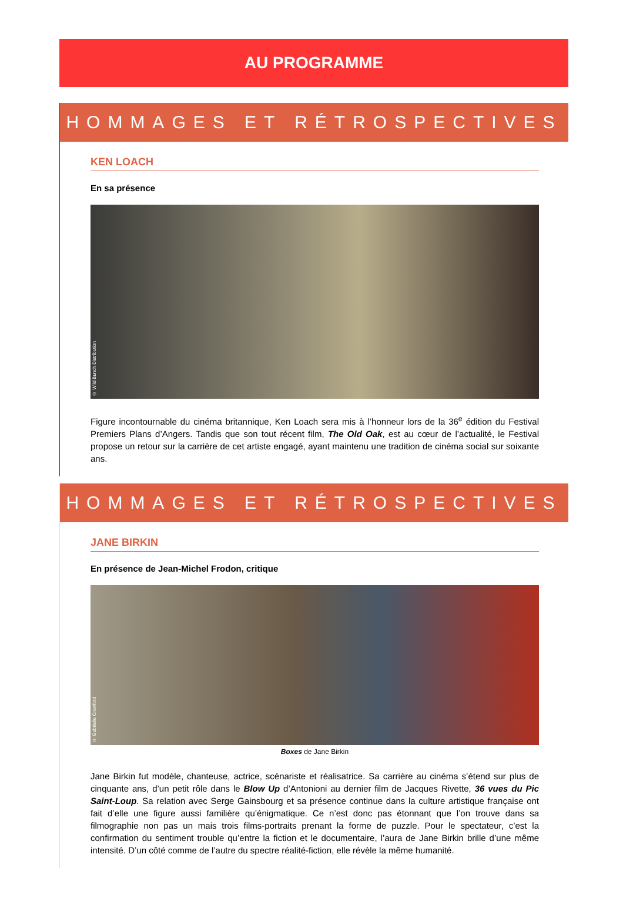AU PROGRAMME
HOMMAGES ET RÉTROSPECTIVES
KEN LOACH
En sa présence
© Wild Bunch Distribution
Figure incontournable du cinéma britannique, Ken Loach sera mis à l’honneur lors de la 36<sup>e</sup> édition du Festival Premiers Plans d’Angers. Tandis que son tout récent film, The Old Oak, est au cœur de l’actualité, le Festival propose un retour sur la carrière de cet artiste engagé, ayant maintenu une tradition de cinéma social sur soixante ans.
HOMMAGES ET RÉTROSPECTIVES
JANE BIRKIN
En présence de Jean-Michel Frodon, critique
© Gabrielle Crawford
Boxes de Jane Birkin
Jane Birkin fut modèle, chanteuse, actrice, scénariste et réalisatrice. Sa carrière au cinéma s’étend sur plus de cinquante ans, d’un petit rôle dans le Blow Up d’Antonioni au dernier film de Jacques Rivette, 36 vues du Pic Saint-Loup. Sa relation avec Serge Gainsbourg et sa présence continue dans la culture artistique française ont fait d’elle une figure aussi familière qu’énigmatique. Ce n’est donc pas étonnant que l’on trouve dans sa filmographie non pas un mais trois films-portraits prenant la forme de puzzle. Pour le spectateur, c’est la confirmation du sentiment trouble qu’entre la fiction et le documentaire, l’aura de Jane Birkin brille d’une même intensité. D’un côté comme de l’autre du spectre réalité-fiction, elle révèle la même humanité.